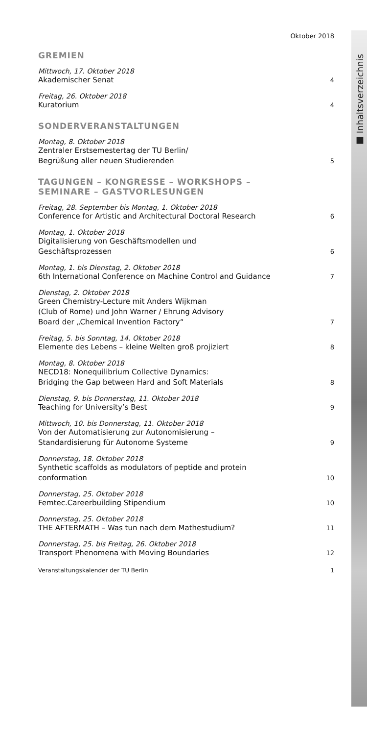■ Inhaltsverzeichnis
Oktober 2018
GREMIEN
Mittwoch, 17. Oktober 2018
Akademischer Senat 4
Freitag, 26. Oktober 2018
Kuratorium 4
SONDERVERANSTALTUNGEN
Montag, 8. Oktober 2018
Zentraler Erstsemestertag der TU Berlin/
Begrüßung aller neuen Studierenden 5
TAGUNGEN – KONGRESSE – WORKSHOPS –
SEMINARE – GASTVORLESUNGEN
Freitag, 28. September bis Montag, 1. Oktober 2018
Conference for Artistic and Architectural Doctoral Research 6
Montag, 1. Oktober 2018
Digitalisierung von Geschäftsmodellen und
Geschäftsprozessen 6
Montag, 1. bis Dienstag, 2. Oktober 2018
6th International Conference on Machine Control and Guidance 7
Dienstag, 2. Oktober 2018
Green Chemistry-Lecture mit Anders Wijkman
(Club of Rome) und John Warner / Ehrung Advisory
Board der „Chemical Invention Factory“7
Freitag, 5. bis Sonntag, 14. Oktober 2018
Elemente des Lebens – kleine Welten groß projiziert 8
Montag, 8. Oktober 2018
NECD18: Nonequilibrium Collective Dynamics:
Bridging the Gap between Hard and Soft Materials 8
Dienstag, 9. bis Donnerstag, 11. Oktober 2018
Teaching for University’s Best 9
Mittwoch, 10. bis Donnerstag, 11. Oktober 2018
Von der Automatisierung zur Autonomisierung –
Standardisierung für Autonome Systeme 9
Donnerstag, 18. Oktober 2018
Synthetic scaffolds as modulators of peptide and protein
conformation 10
Donnerstag, 25. Oktober 2018
Femtec.Careerbuilding Stipendium 10
Donnerstag, 25. Oktober 2018
THE AFTERMATH – Was tun nach dem Mathestudium? 11
Donnerstag, 25. bis Freitag, 26. Oktober 2018
Transport Phenomena with Moving Boundaries 12
Veranstaltungskalender der TU Berlin 1